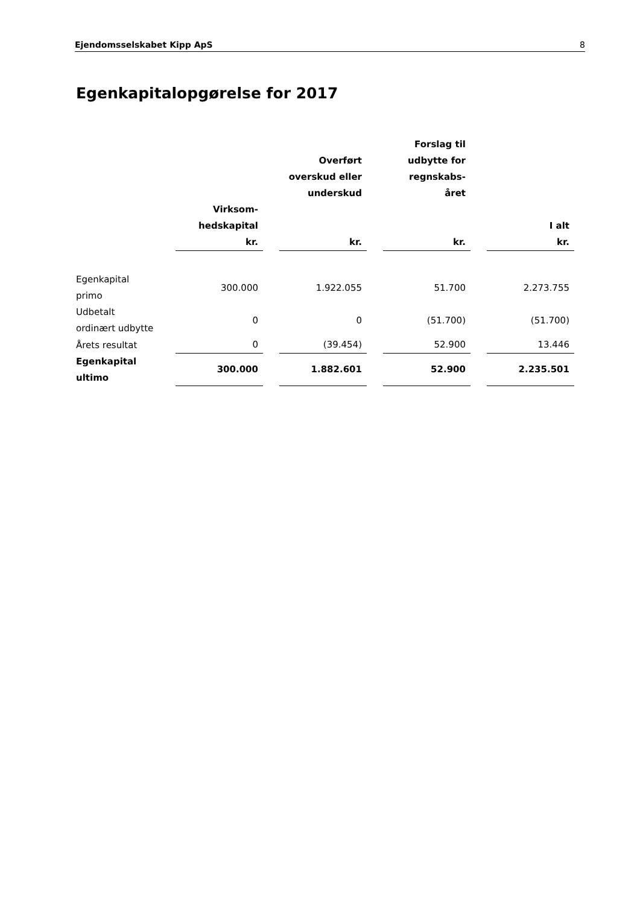Ejendomsselskabet Kipp ApS 8
Egenkapitalopgørelse for 2017
| | | | Overført overskud eller underskud | | Forslag til udbytte for regnskabs- året | | |
| --- | --- | --- | --- | --- | --- | --- | --- |
| | Virksom- hedskapital kr. | | kr. | | kr. | | I alt kr. |
| Egenkapital primo | 300.000 | | 1.922.055 | | 51.700 | | 2.273.755 |
| Udbetalt ordinært udbytte | 0 | | 0 | | (51.700) | | (51.700) |
| Årets resultat | 0 | | (39.454) | | 52.900 | | 13.446 |
| Egenkapital ultimo | 300.000 | | 1.882.601 | | 52.900 | | 2.235.501 |